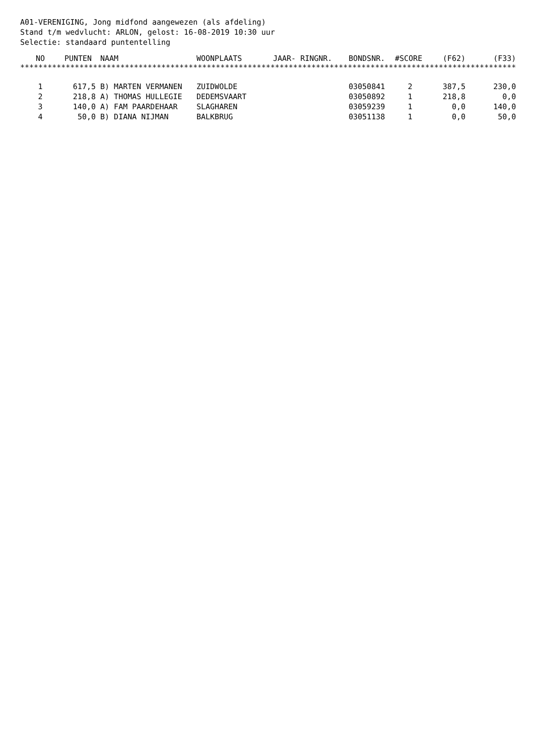A01-VERENIGING, Jong midfond aangewezen (als afdeling) Stand t/m wedvlucht: ARLON, gelost: 16-08-2019 10:30 uur Selectie: standaard puntentelling
| NO | PUNTEN | NAAM | WOONPLAATS | JAAR- RINGNR. | BONDSNR. | #SCORE | (F62) | (F33) |
| --- | --- | --- | --- | --- | --- | --- | --- | --- |
| ************************************************************************************************************* | | | | | | | | |
| 1 | 617,5 | B) MARTEN VERMANEN | ZUIDWOLDE | | 03050841 | 2 | 387,5 | 230,0 |
| 2 | 218,8 | A) THOMAS HULLEGIE | DEDEMSVAART | | 03050892 | 1 | 218,8 | 0,0 |
| 3 | 140,0 | A) FAM PAARDEHAAR | SLAGHAREN | | 03059239 | 1 | 0,0 | 140,0 |
| 4 | 50,0 | B) DIANA NIJMAN | BALKBRUG | | 03051138 | 1 | 0,0 | 50,0 |